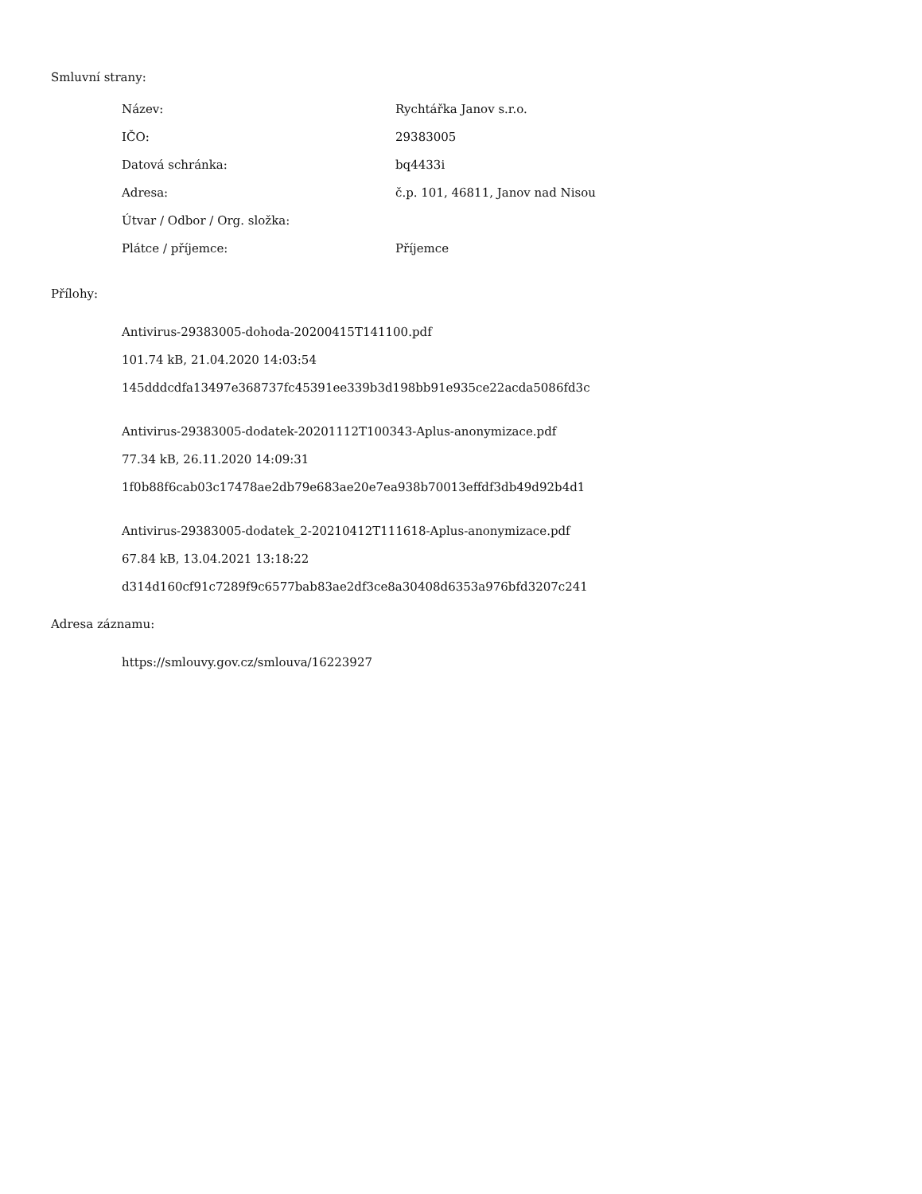Smluvní strany:
| Název: | Rychtářka Janov s.r.o. |
| IČO: | 29383005 |
| Datová schránka: | bq4433i |
| Adresa: | č.p. 101, 46811, Janov nad Nisou |
| Útvar / Odbor / Org. složka: | |
| Plátce / příjemce: | Příjemce |
Přílohy:
Antivirus-29383005-dohoda-20200415T141100.pdf
101.74 kB, 21.04.2020 14:03:54
145dddcdfa13497e368737fc45391ee339b3d198bb91e935ce22acda5086fd3c
Antivirus-29383005-dodatek-20201112T100343-Aplus-anonymizace.pdf
77.34 kB, 26.11.2020 14:09:31
1f0b88f6cab03c17478ae2db79e683ae20e7ea938b70013effdf3db49d92b4d1
Antivirus-29383005-dodatek_2-20210412T111618-Aplus-anonymizace.pdf
67.84 kB, 13.04.2021 13:18:22
d314d160cf91c7289f9c6577bab83ae2df3ce8a30408d6353a976bfd3207c241
Adresa záznamu:
https://smlouvy.gov.cz/smlouva/16223927